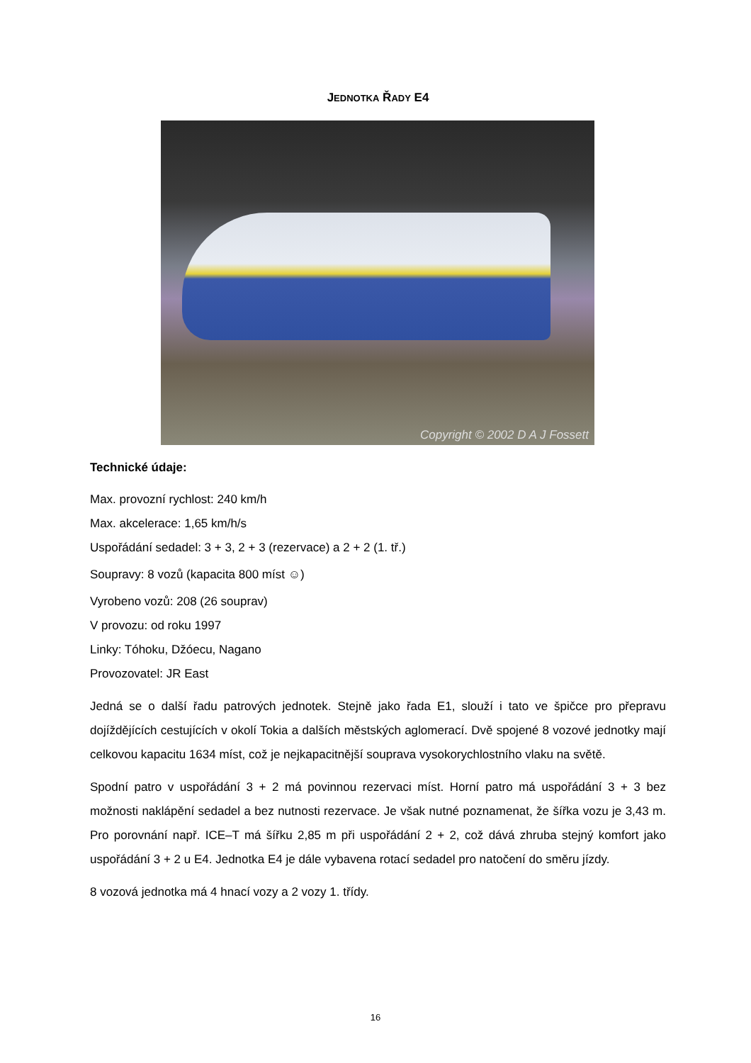JEDNOTKA ŘADY E4
Copyright © 2002 D A J Fossett
Technické údaje:
Max. provozní rychlost: 240 km/h
Max. akcelerace: 1,65 km/h/s
Uspořádání sedadel: 3 + 3, 2 + 3 (rezervace) a 2 + 2 (1. tř.)
Soupravy: 8 vozů (kapacita 800 míst ☺)
Vyrobeno vozů: 208 (26 souprav)
V provozu: od roku 1997
Linky: Tóhoku, Džóecu, Nagano
Provozovatel: JR East
Jedná se o další řadu patrových jednotek. Stejně jako řada E1, slouží i tato ve špičce pro přepravu dojíždějících cestujících v okolí Tokia a dalších městských aglomerací. Dvě spojené 8 vozové jednotky mají celkovou kapacitu 1634 míst, což je nejkapacitnější souprava vysokorychlostního vlaku na světě.
Spodní patro v uspořádání 3 + 2 má povinnou rezervaci míst. Horní patro má uspořádání 3 + 3 bez možnosti naklápění sedadel a bez nutnosti rezervace. Je však nutné poznamenat, že šířka vozu je 3,43 m. Pro porovnání např. ICE–T má šířku 2,85 m při uspořádání 2 + 2, což dává zhruba stejný komfort jako uspořádání 3 + 2 u E4. Jednotka E4 je dále vybavena rotací sedadel pro natočení do směru jízdy.
8 vozová jednotka má 4 hnací vozy a 2 vozy 1. třídy.
16